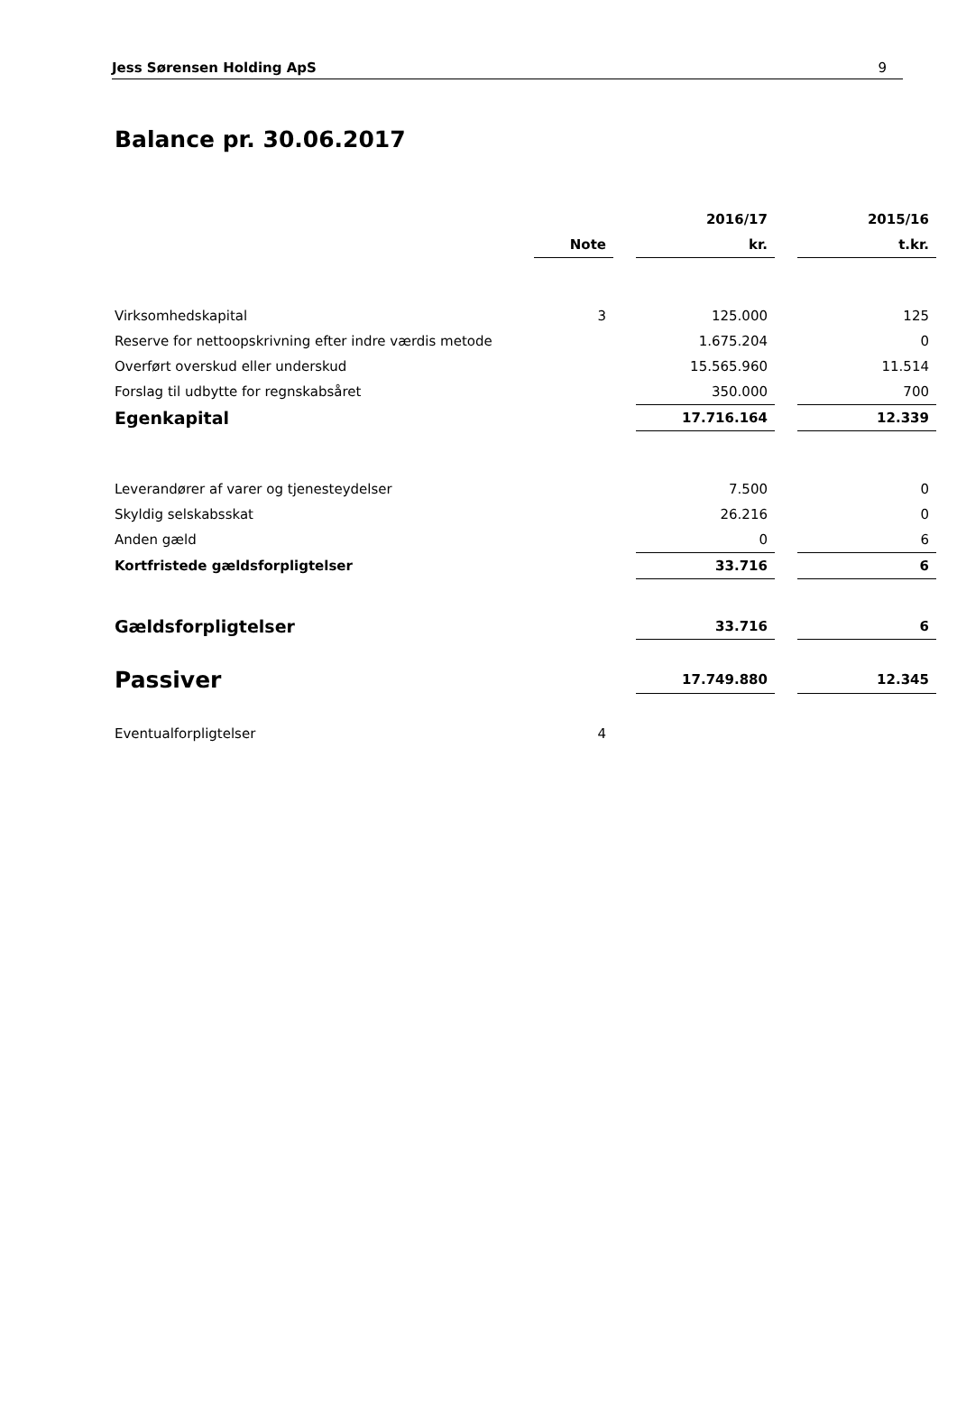Jess Sørensen Holding ApS 9
Balance pr. 30.06.2017
| | | | 2016/17 | | 2015/16 |
| --- | --- | --- | --- | --- | --- |
| | Note | | kr. | | t.kr. |
| Virksomhedskapital | 3 | | 125.000 | | 125 |
| Reserve for nettoopskrivning efter indre værdis metode | | | 1.675.204 | | 0 |
| Overført overskud eller underskud | | | 15.565.960 | | 11.514 |
| Forslag til udbytte for regnskabsåret | | | 350.000 | | 700 |
| Egenkapital | | | 17.716.164 | | 12.339 |
| Leverandører af varer og tjenesteydelser | | | 7.500 | | 0 |
| Skyldig selskabsskat | | | 26.216 | | 0 |
| Anden gæld | | | 0 | | 6 |
| Kortfristede gældsforpligtelser | | | 33.716 | | 6 |
| Gældsforpligtelser | | | 33.716 | | 6 |
| Passiver | | | 17.749.880 | | 12.345 |
| Eventualforpligtelser | 4 | | | | |